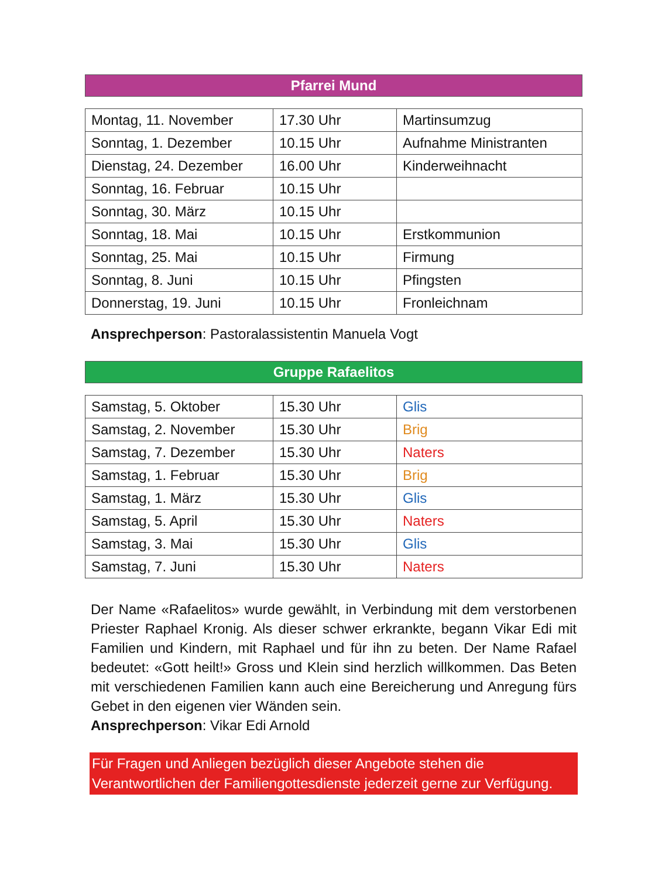Pfarrei Mund
| Montag, 11. November | 17.30 Uhr | Martinsumzug |
| Sonntag, 1. Dezember | 10.15 Uhr | Aufnahme Ministranten |
| Dienstag, 24. Dezember | 16.00 Uhr | Kinderweihnacht |
| Sonntag, 16. Februar | 10.15 Uhr | |
| Sonntag, 30. März | 10.15 Uhr | |
| Sonntag, 18. Mai | 10.15 Uhr | Erstkommunion |
| Sonntag, 25. Mai | 10.15 Uhr | Firmung |
| Sonntag, 8. Juni | 10.15 Uhr | Pfingsten |
| Donnerstag, 19. Juni | 10.15 Uhr | Fronleichnam |
Ansprechperson: Pastoralassistentin Manuela Vogt
Gruppe Rafaelitos
| Samstag, 5. Oktober | 15.30 Uhr | Glis |
| Samstag, 2. November | 15.30 Uhr | Brig |
| Samstag, 7. Dezember | 15.30 Uhr | Naters |
| Samstag, 1. Februar | 15.30 Uhr | Brig |
| Samstag, 1. März | 15.30 Uhr | Glis |
| Samstag, 5. April | 15.30 Uhr | Naters |
| Samstag, 3. Mai | 15.30 Uhr | Glis |
| Samstag, 7. Juni | 15.30 Uhr | Naters |
Der Name «Rafaelitos» wurde gewählt, in Verbindung mit dem verstorbenen Priester Raphael Kronig. Als dieser schwer erkrankte, begann Vikar Edi mit Familien und Kindern, mit Raphael und für ihn zu beten. Der Name Rafael bedeutet: «Gott heilt!» Gross und Klein sind herzlich willkommen. Das Beten mit verschiedenen Familien kann auch eine Bereicherung und Anregung fürs Gebet in den eigenen vier Wänden sein.
Ansprechperson: Vikar Edi Arnold
Für Fragen und Anliegen bezüglich dieser Angebote stehen die Verantwortlichen der Familiengottesdienste jederzeit gerne zur Verfügung.